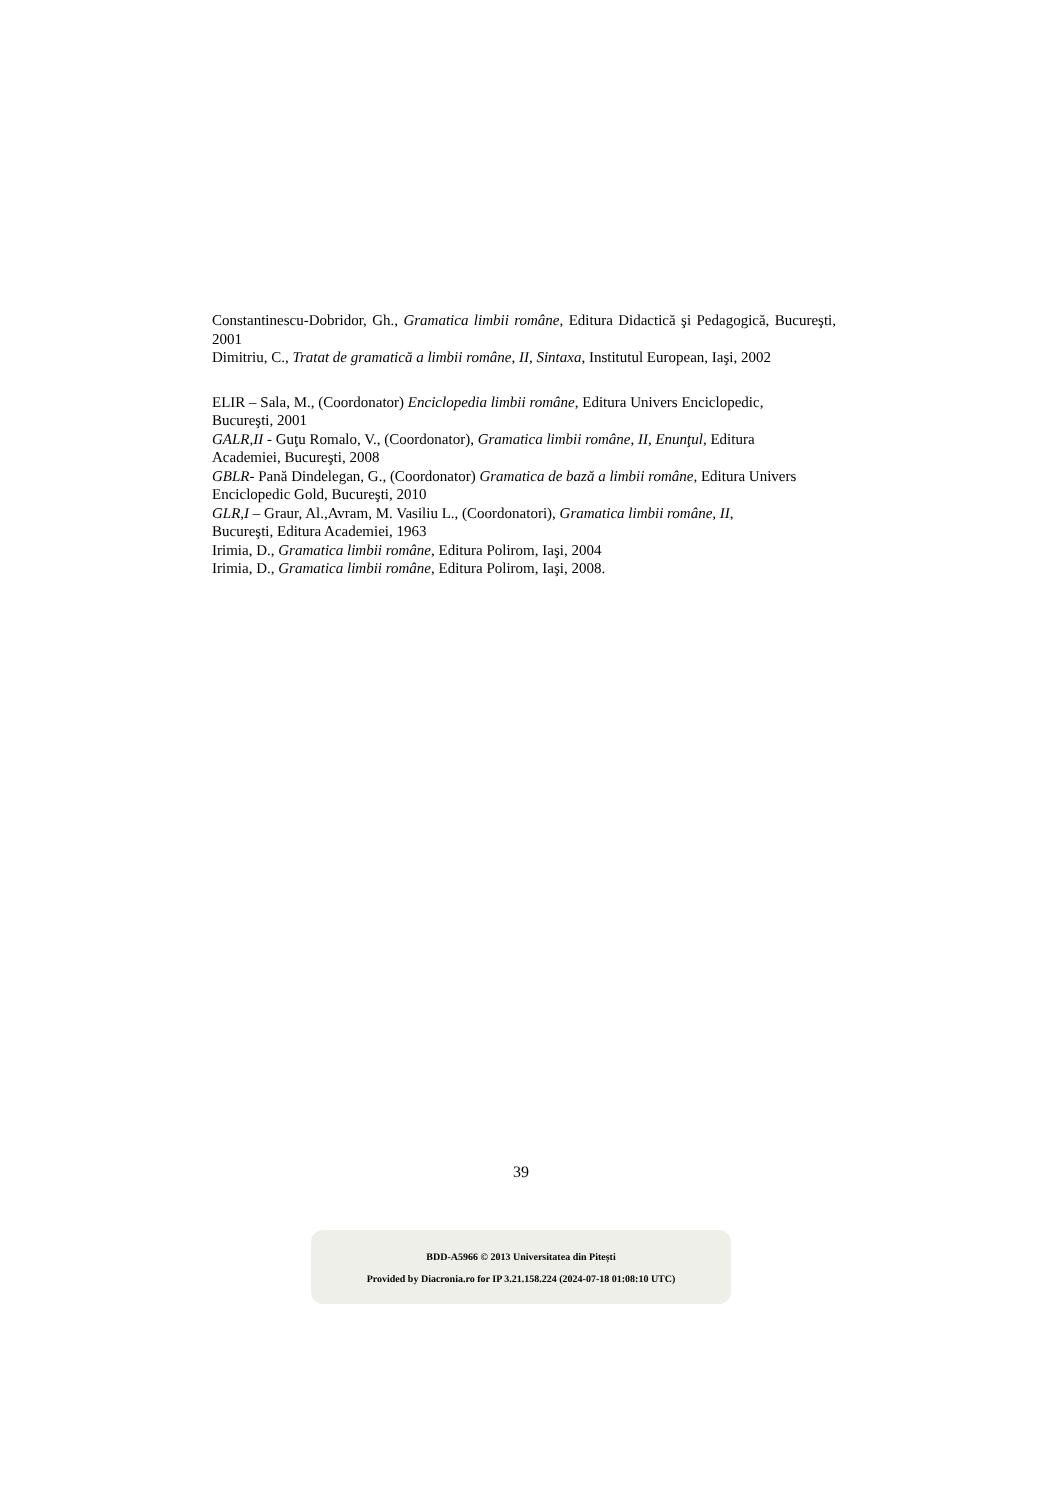Constantinescu-Dobridor, Gh., Gramatica limbii române, Editura Didactică şi Pedagogică, Bucureşti, 2001
Dimitriu, C., Tratat de gramatică a limbii române, II, Sintaxa, Institutul European, Iaşi, 2002
ELIR – Sala, M., (Coordonator) Enciclopedia limbii române, Editura Univers Enciclopedic,
Bucureşti, 2001
GALR,II - Guţu Romalo, V., (Coordonator), Gramatica limbii române, II, Enunţul, Editura
Academiei, Bucureşti, 2008
GBLR- Pană Dindelegan, G., (Coordonator) Gramatica de bază a limbii române, Editura Univers
Enciclopedic Gold, Bucureşti, 2010
GLR,I – Graur, Al.,Avram, M. Vasiliu L., (Coordonatori), Gramatica limbii române, II,
Bucureşti, Editura Academiei, 1963
Irimia, D., Gramatica limbii române, Editura Polirom, Iaşi, 2004
Irimia, D., Gramatica limbii române, Editura Polirom, Iaşi, 2008.
39
BDD-A5966 © 2013 Universitatea din Pitești
Provided by Diacronia.ro for IP 3.21.158.224 (2024-07-18 01:08:10 UTC)